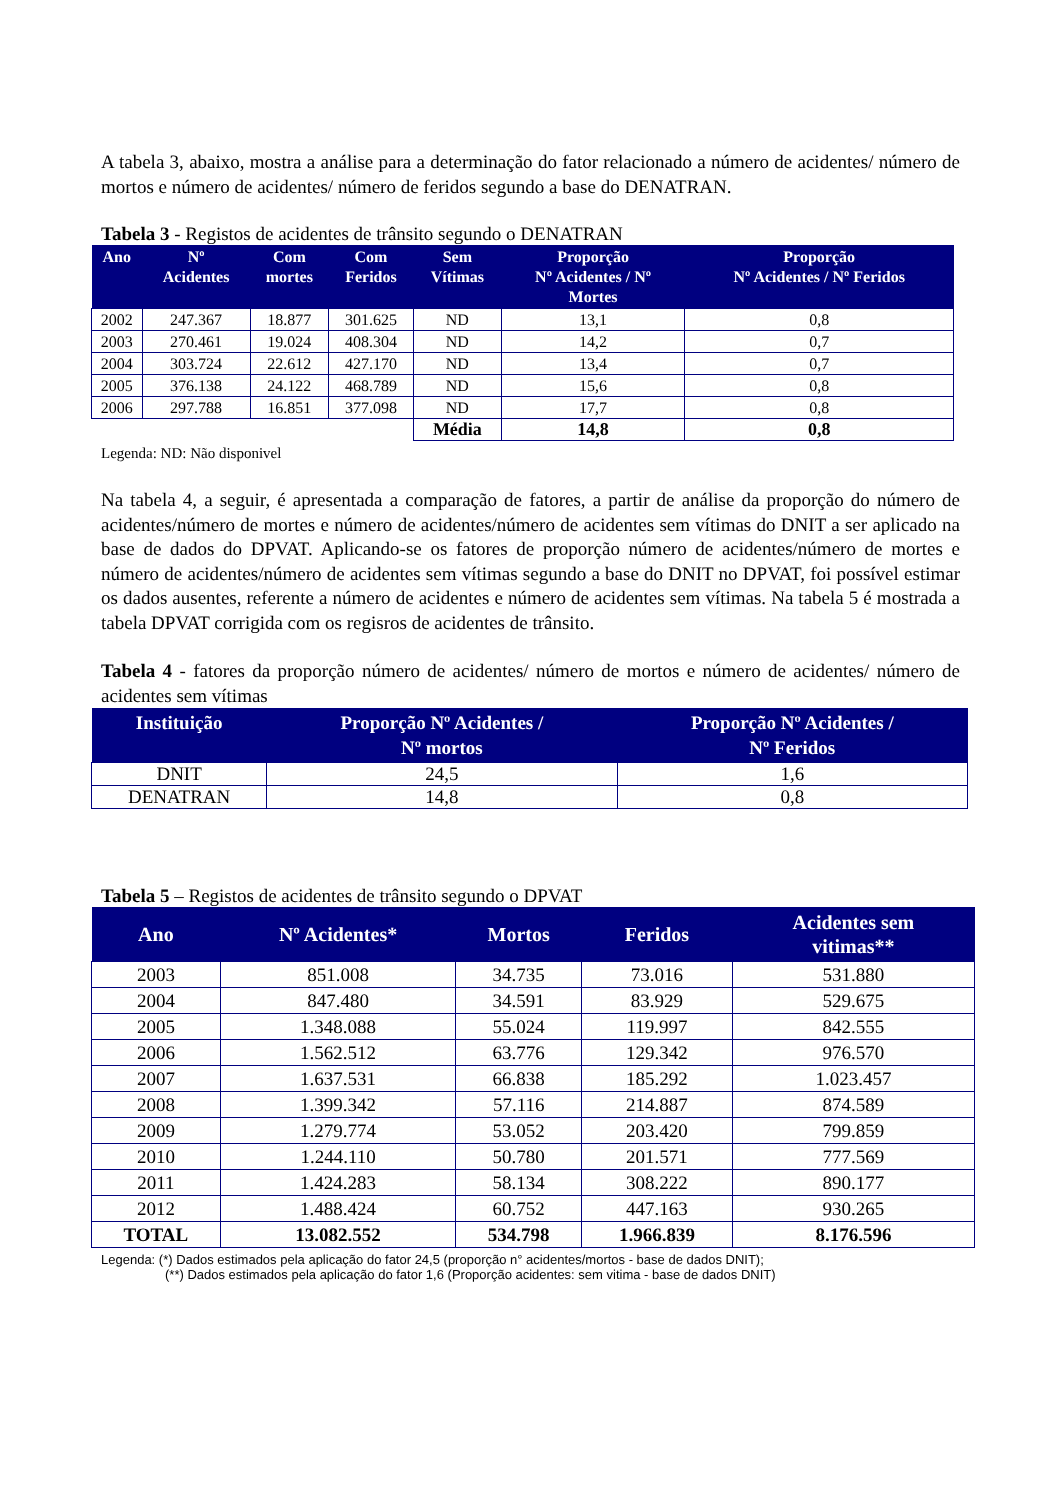A tabela 3, abaixo, mostra a análise para a determinação do fator relacionado a número de acidentes/ número de mortos e número de acidentes/ número de feridos segundo a base do DENATRAN.
Tabela 3 - Registos de acidentes de trânsito segundo o DENATRAN
| Ano | Nº Acidentes | Com mortes | Com Feridos | Sem Vítimas | Proporção Nº Acidentes / Nº Mortes | Proporção Nº Acidentes / Nº Feridos |
| --- | --- | --- | --- | --- | --- | --- |
| 2002 | 247.367 | 18.877 | 301.625 | ND | 13,1 | 0,8 |
| 2003 | 270.461 | 19.024 | 408.304 | ND | 14,2 | 0,7 |
| 2004 | 303.724 | 22.612 | 427.170 | ND | 13,4 | 0,7 |
| 2005 | 376.138 | 24.122 | 468.789 | ND | 15,6 | 0,8 |
| 2006 | 297.788 | 16.851 | 377.098 | ND | 17,7 | 0,8 |
| | | | | Média | 14,8 | 0,8 |
Legenda: ND: Não disponivel
Na tabela 4, a seguir, é apresentada a comparação de fatores, a partir de análise da proporção do número de acidentes/número de mortes e número de acidentes/número de acidentes sem vítimas do DNIT a ser aplicado na base de dados do DPVAT. Aplicando-se os fatores de proporção número de acidentes/número de mortes e número de acidentes/número de acidentes sem vítimas segundo a base do DNIT no DPVAT, foi possível estimar os dados ausentes, referente a número de acidentes e número de acidentes sem vítimas. Na tabela 5 é mostrada a tabela DPVAT corrigida com os regisros de acidentes de trânsito.
Tabela 4 - fatores da proporção número de acidentes/ número de mortos e número de acidentes/ número de acidentes sem vítimas
| Instituição | Proporção Nº Acidentes / Nº mortos | Proporção Nº Acidentes / Nº Feridos |
| --- | --- | --- |
| DNIT | 24,5 | 1,6 |
| DENATRAN | 14,8 | 0,8 |
Tabela 5 – Registos de acidentes de trânsito segundo o DPVAT
| Ano | Nº Acidentes* | Mortos | Feridos | Acidentes sem vitimas** |
| --- | --- | --- | --- | --- |
| 2003 | 851.008 | 34.735 | 73.016 | 531.880 |
| 2004 | 847.480 | 34.591 | 83.929 | 529.675 |
| 2005 | 1.348.088 | 55.024 | 119.997 | 842.555 |
| 2006 | 1.562.512 | 63.776 | 129.342 | 976.570 |
| 2007 | 1.637.531 | 66.838 | 185.292 | 1.023.457 |
| 2008 | 1.399.342 | 57.116 | 214.887 | 874.589 |
| 2009 | 1.279.774 | 53.052 | 203.420 | 799.859 |
| 2010 | 1.244.110 | 50.780 | 201.571 | 777.569 |
| 2011 | 1.424.283 | 58.134 | 308.222 | 890.177 |
| 2012 | 1.488.424 | 60.752 | 447.163 | 930.265 |
| TOTAL | 13.082.552 | 534.798 | 1.966.839 | 8.176.596 |
Legenda: (*) Dados estimados pela aplicação do fator 24,5 (proporção n° acidentes/mortos - base de dados DNIT);
(**) Dados estimados pela aplicação do fator 1,6 (Proporção acidentes: sem vitima - base de dados DNIT)